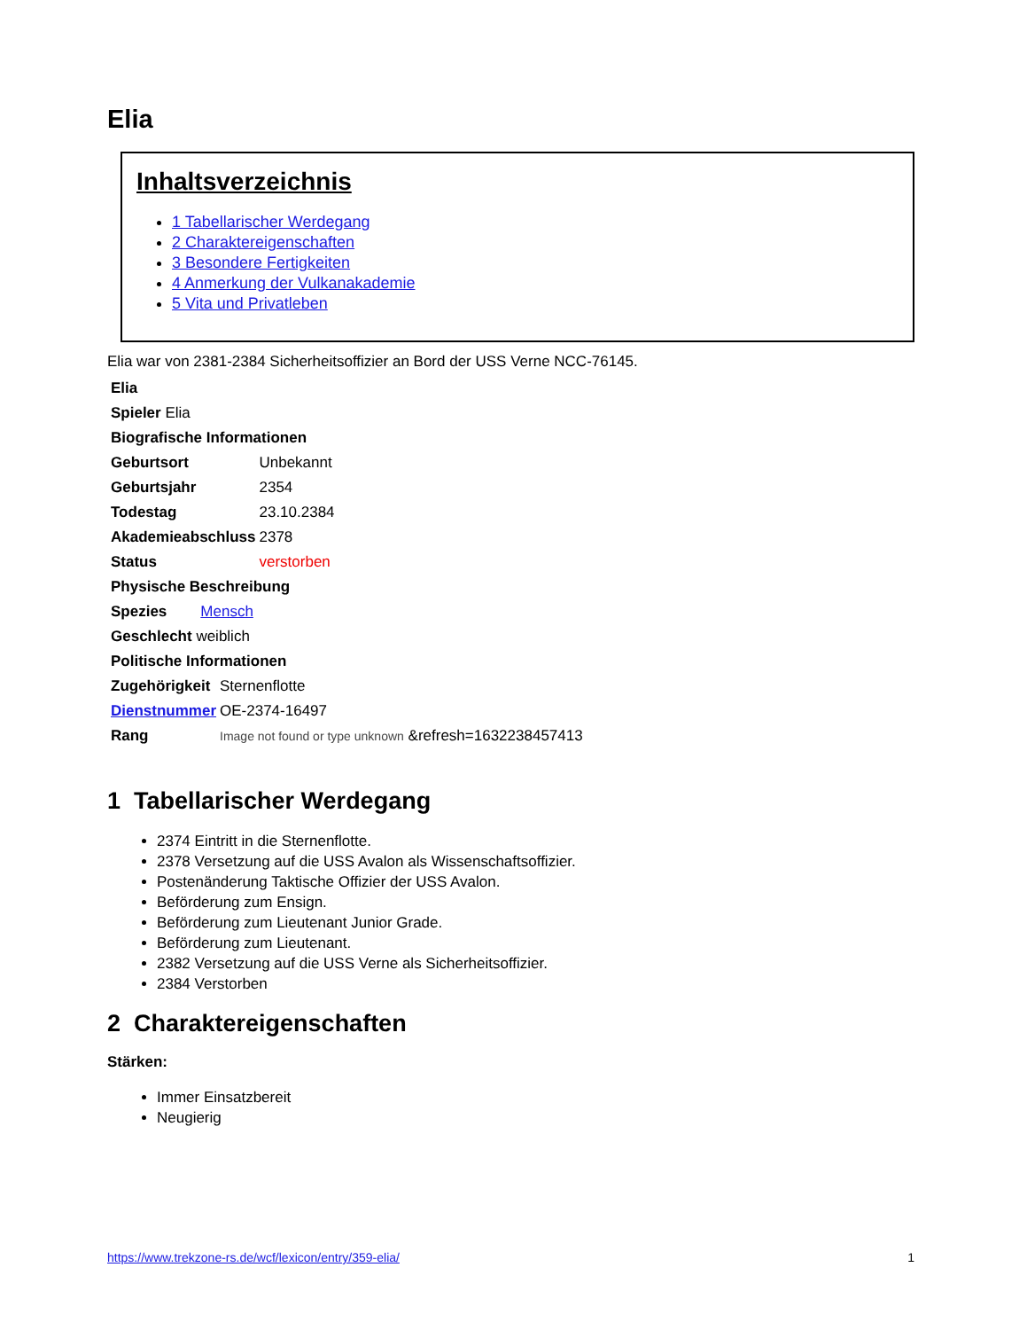Elia
Inhaltsverzeichnis
1 Tabellarischer Werdegang
2 Charaktereigenschaften
3 Besondere Fertigkeiten
4 Anmerkung der Vulkanakademie
5 Vita und Privatleben
Elia war von 2381-2384 Sicherheitsoffizier an Bord der USS Verne NCC-76145.
| Elia |
| Spieler Elia |
| Biografische Informationen |
| Geburtsort | Unbekannt |
| Geburtsjahr | 2354 |
| Todestag | 23.10.2384 |
| Akademieabschluss | 2378 |
| Status | verstorben |
| Physische Beschreibung |
| Spezies | Mensch |
| Geschlecht weiblich | |
| Politische Informationen |
| Zugehörigkeit | Sternenflotte |
| Dienstnummer | OE-2374-16497 |
| Rang | Image not found or type unknown &refresh=1632238457413 |
1 Tabellarischer Werdegang
2374 Eintritt in die Sternenflotte.
2378 Versetzung auf die USS Avalon als Wissenschaftsoffizier.
Postenänderung Taktische Offizier der USS Avalon.
Beförderung zum Ensign.
Beförderung zum Lieutenant Junior Grade.
Beförderung zum Lieutenant.
2382 Versetzung auf die USS Verne als Sicherheitsoffizier.
2384 Verstorben
2 Charaktereigenschaften
Stärken:
Immer Einsatzbereit
Neugierig
https://www.trekzone-rs.de/wcf/lexicon/entry/359-elia/ 1